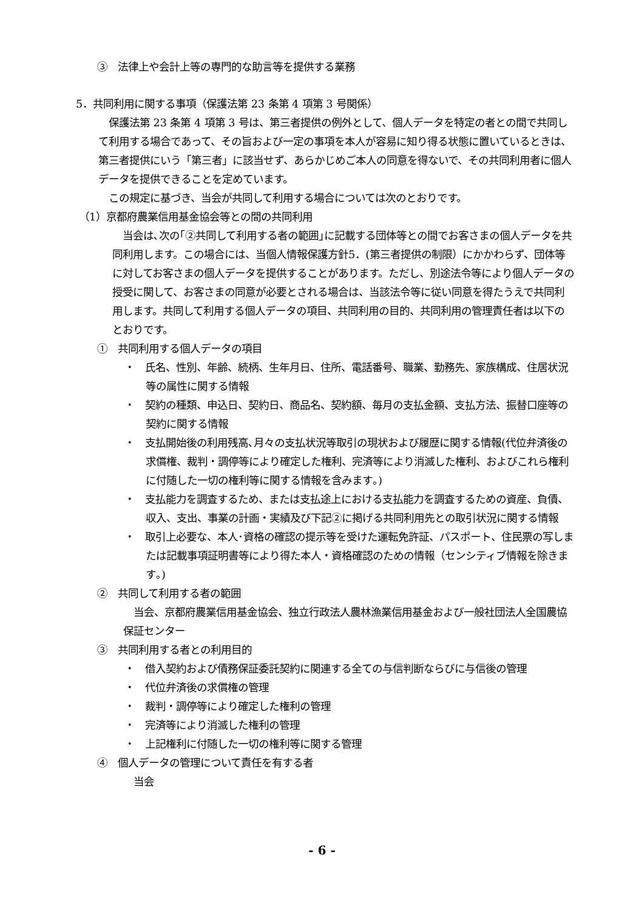③　法律上や会計上等の専門的な助言等を提供する業務
5．共同利用に関する事項（保護法第 23 条第 4 項第 3 号関係）
　保護法第 23 条第 4 項第 3 号は、第三者提供の例外として、個人データを特定の者との間で共同して利用する場合であって、その旨および一定の事項を本人が容易に知り得る状態に置いているときは、第三者提供にいう「第三者」に該当せず、あらかじめご本人の同意を得ないで、その共同利用者に個人データを提供できることを定めています。
　この規定に基づき、当会が共同して利用する場合については次のとおりです。
（1）京都府農業信用基金協会等との間の共同利用
　当会は､次の｢②共同して利用する者の範囲｣に記載する団体等との間でお客さまの個人データを共同利用します。この場合には、当個人情報保護方針5．(第三者提供の制限）にかかわらず、団体等に対してお客さまの個人データを提供することがあります。ただし、別途法令等により個人データの授受に関して、お客さまの同意が必要とされる場合は、当該法令等に従い同意を得たうえで共同利用します。共同して利用する個人データの項目、共同利用の目的、共同利用の管理責任者は以下のとおりです。
①　共同利用する個人データの項目
・　氏名、性別、年齢、続柄、生年月日、住所、電話番号、職業、勤務先、家族構成、住居状況等の属性に関する情報
・　契約の種類、申込日、契約日、商品名、契約額、毎月の支払金額、支払方法、振替口座等の契約に関する情報
・　支払開始後の利用残高､月々の支払状況等取引の現状および履歴に関する情報(代位弁済後の求償権、裁判・調停等により確定した権利、完済等により消滅した権利、およびこれら権利に付随した一切の権利等に関する情報を含みます｡)
・　支払能力を調査するため、または支払途上における支払能力を調査するための資産、負債、収入、支出、事業の計画・実績及び下記②に掲げる共同利用先との取引状況に関する情報
・　取引上必要な、本人･資格の確認の提示等を受けた運転免許証、パスポート、住民票の写しまたは記載事項証明書等により得た本人・資格確認のための情報（センシティブ情報を除きます｡)
②　共同して利用する者の範囲
　当会、京都府農業信用基金協会、独立行政法人農林漁業信用基金および一般社団法人全国農協保証センター
③　共同利用する者との利用目的
・　借入契約および債務保証委託契約に関連する全ての与信判断ならびに与信後の管理
・　代位弁済後の求償権の管理
・　裁判・調停等により確定した権利の管理
・　完済等により消滅した権利の管理
・　上記権利に付随した一切の権利等に関する管理
④　個人データの管理について責任を有する者
　当会
- 6 -